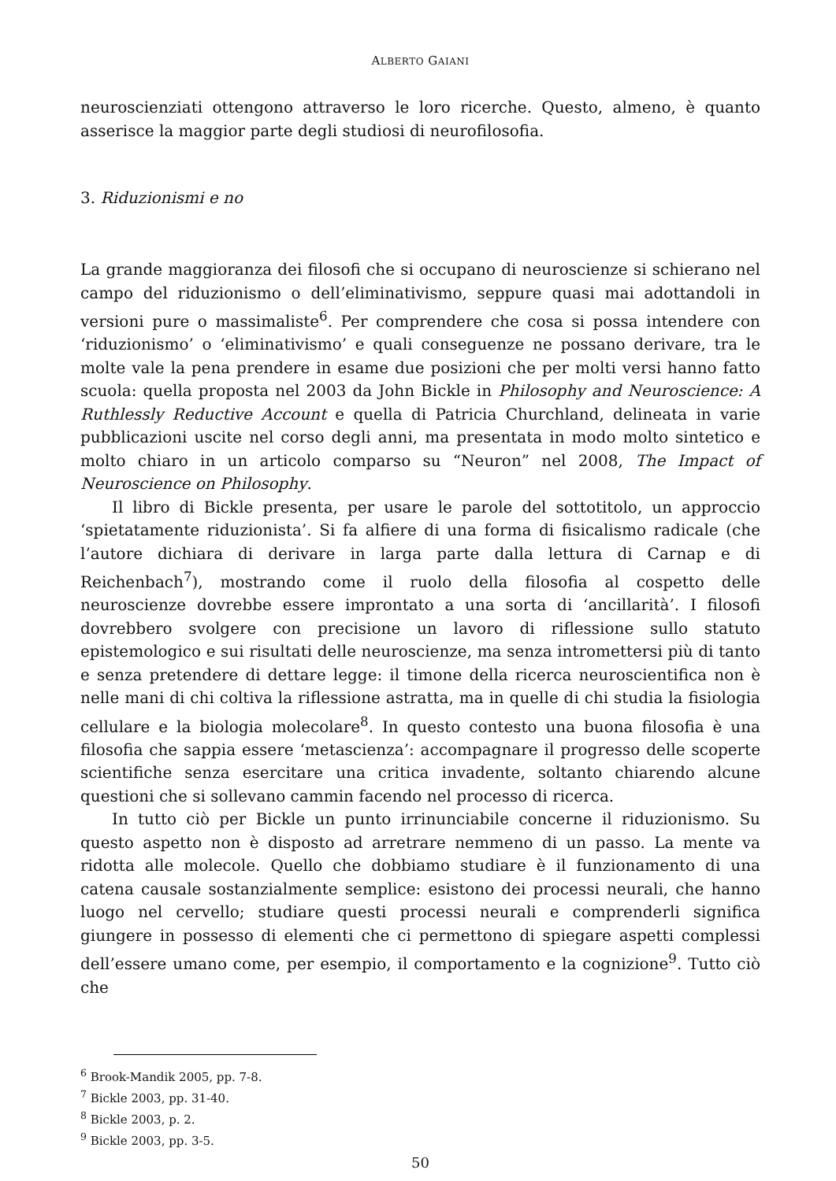ALBERTO GAIANI
neuroscienziati ottengono attraverso le loro ricerche. Questo, almeno, è quanto asserisce la maggior parte degli studiosi di neurofilosofia.
3. Riduzionismi e no
La grande maggioranza dei filosofi che si occupano di neuroscienze si schierano nel campo del riduzionismo o dell’eliminativismo, seppure quasi mai adottandoli in versioni pure o massimaliste<sup>6</sup>. Per comprendere che cosa si possa intendere con ‘riduzionismo’ o ‘eliminativismo’ e quali conseguenze ne possano derivare, tra le molte vale la pena prendere in esame due posizioni che per molti versi hanno fatto scuola: quella proposta nel 2003 da John Bickle in Philosophy and Neuroscience: A Ruthlessly Reductive Account e quella di Patricia Churchland, delineata in varie pubblicazioni uscite nel corso degli anni, ma presentata in modo molto sintetico e molto chiaro in un articolo comparso su “Neuron” nel 2008, The Impact of Neuroscience on Philosophy.
Il libro di Bickle presenta, per usare le parole del sottotitolo, un approccio ‘spietatamente riduzionista’. Si fa alfiere di una forma di fisicalismo radicale (che l’autore dichiara di derivare in larga parte dalla lettura di Carnap e di Reichenbach<sup>7</sup>), mostrando come il ruolo della filosofia al cospetto delle neuroscienze dovrebbe essere improntato a una sorta di ‘ancillarità’. I filosofi dovrebbero svolgere con precisione un lavoro di riflessione sullo statuto epistemologico e sui risultati delle neuroscienze, ma senza intromettersi più di tanto e senza pretendere di dettare legge: il timone della ricerca neuroscientifica non è nelle mani di chi coltiva la riflessione astratta, ma in quelle di chi studia la fisiologia cellulare e la biologia molecolare<sup>8</sup>. In questo contesto una buona filosofia è una filosofia che sappia essere ‘metascienza’: accompagnare il progresso delle scoperte scientifiche senza esercitare una critica invadente, soltanto chiarendo alcune questioni che si sollevano cammin facendo nel processo di ricerca.
In tutto ciò per Bickle un punto irrinunciabile concerne il riduzionismo. Su questo aspetto non è disposto ad arretrare nemmeno di un passo. La mente va ridotta alle molecole. Quello che dobbiamo studiare è il funzionamento di una catena causale sostanzialmente semplice: esistono dei processi neurali, che hanno luogo nel cervello; studiare questi processi neurali e comprenderli significa giungere in possesso di elementi che ci permettono di spiegare aspetti complessi dell’essere umano come, per esempio, il comportamento e la cognizione<sup>9</sup>. Tutto ciò che
<sup>6</sup> Brook-Mandik 2005, pp. 7-8.
<sup>7</sup> Bickle 2003, pp. 31-40.
<sup>8</sup> Bickle 2003, p. 2.
<sup>9</sup> Bickle 2003, pp. 3-5.
50